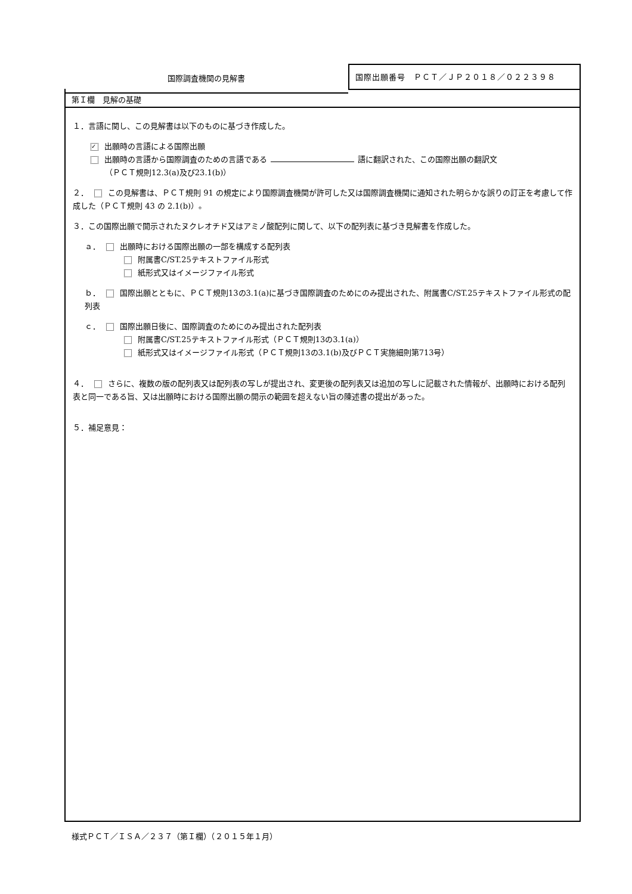国際調査機関の見解書
国際出願番号　ＰＣＴ／ＪＰ２０１８／０２２３９８
第Ｉ欄　見解の基礎
１．言語に関し、この見解書は以下のものに基づき作成した。
✓ 出願時の言語による国際出願
出願時の言語から国際調査のための言語である 語に翻訳された、この国際出願の翻訳文
（ＰＣＴ規則12.3(a)及び23.1(b)）
２． この見解書は、ＰＣＴ規則 91 の規定により国際調査機関が許可した又は国際調査機関に通知された明らかな誤りの訂正を考慮して作成した（ＰＣＴ規則 43 の 2.1(b)）。
３．この国際出願で開示されたヌクレオチド又はアミノ酸配列に関して、以下の配列表に基づき見解書を作成した。
ａ． 出願時における国際出願の一部を構成する配列表
附属書C/ST.25テキストファイル形式
紙形式又はイメージファイル形式
ｂ． 国際出願とともに、ＰＣＴ規則13の3.1(a)に基づき国際調査のためにのみ提出された、附属書C/ST.25テキストファイル形式の配列表
ｃ． 国際出願日後に、国際調査のためにのみ提出された配列表
附属書C/ST.25テキストファイル形式（ＰＣＴ規則13の3.1(a)）
紙形式又はイメージファイル形式（ＰＣＴ規則13の3.1(b)及びＰＣＴ実施細則第713号）
４． さらに、複数の版の配列表又は配列表の写しが提出され、変更後の配列表又は追加の写しに記載された情報が、出願時における配列表と同一である旨、又は出願時における国際出願の開示の範囲を超えない旨の陳述書の提出があった。
５．補足意見：
様式ＰＣＴ／ＩＳＡ／２３７（第Ｉ欄）（２０１５年１月）